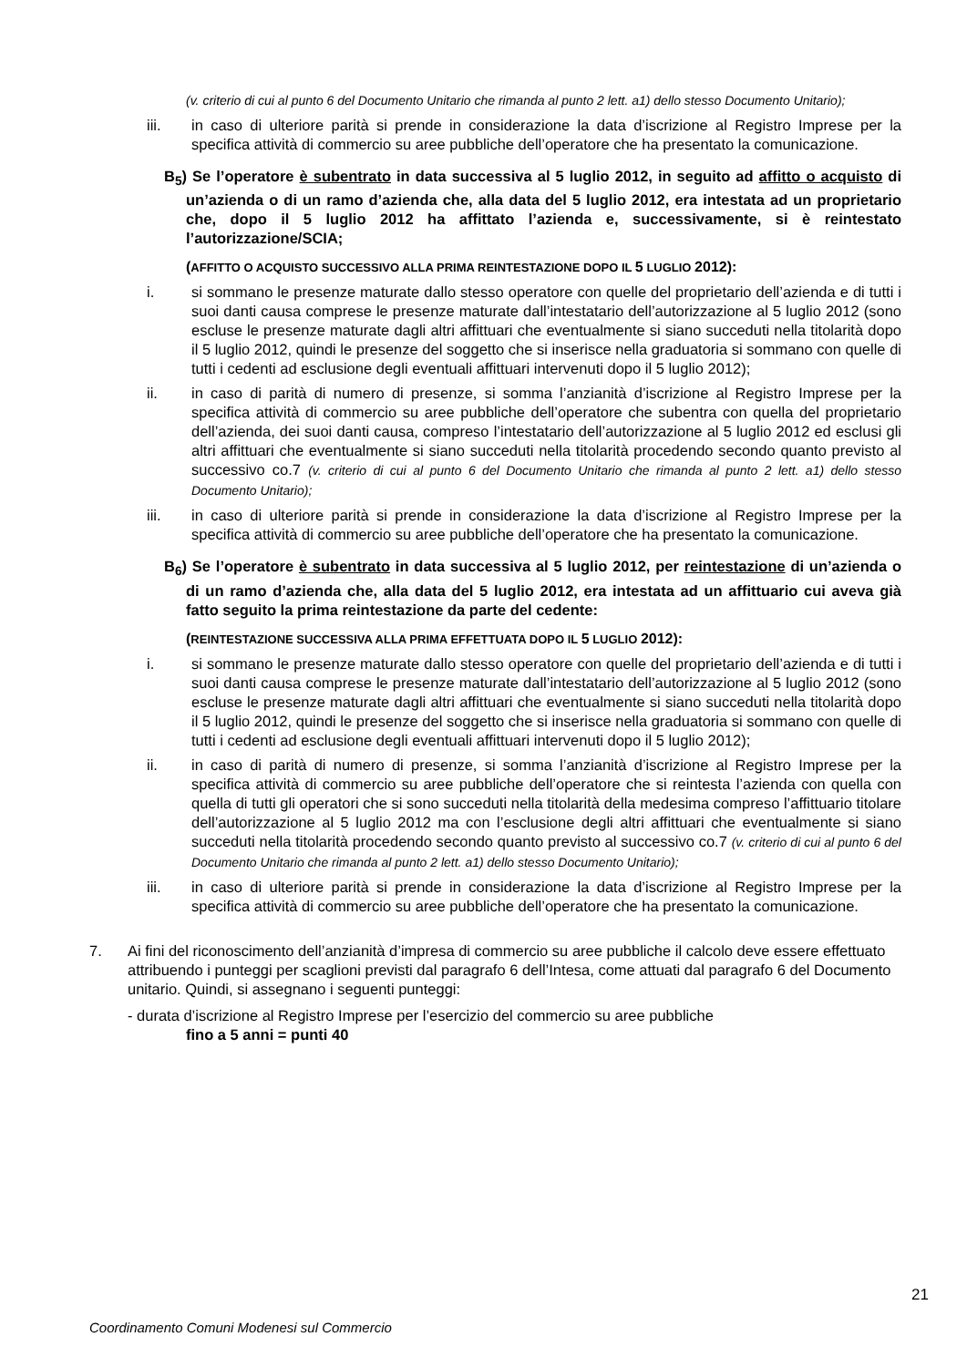(v. criterio di cui al punto 6 del Documento Unitario che rimanda al punto 2 lett. a1) dello stesso Documento Unitario);
iii. in caso di ulteriore parità si prende in considerazione la data d’iscrizione al Registro Imprese per la specifica attività di commercio su aree pubbliche dell’operatore che ha presentato la comunicazione.
B<sub>5</sub>) Se l’operatore è subentrato in data successiva al 5 luglio 2012, in seguito ad affitto o acquisto di un’azienda o di un ramo d’azienda che, alla data del 5 luglio 2012, era intestata ad un proprietario che, dopo il 5 luglio 2012 ha affittato l’azienda e, successivamente, si è reintestato l’autorizzazione/SCIA;
(AFFITTO O ACQUISTO SUCCESSIVO ALLA PRIMA REINTESTAZIONE DOPO IL 5 LUGLIO 2012):
i. si sommano le presenze maturate dallo stesso operatore con quelle del proprietario dell’azienda e di tutti i suoi danti causa comprese le presenze maturate dall’intestatario dell’autorizzazione al 5 luglio 2012 (sono escluse le presenze maturate dagli altri affittuari che eventualmente si siano succeduti nella titolarità dopo il 5 luglio 2012, quindi le presenze del soggetto che si inserisce nella graduatoria si sommano con quelle di tutti i cedenti ad esclusione degli eventuali affittuari intervenuti dopo il 5 luglio 2012);
ii. in caso di parità di numero di presenze, si somma l’anzianità d’iscrizione al Registro Imprese per la specifica attività di commercio su aree pubbliche dell’operatore che subentra con quella del proprietario dell’azienda, dei suoi danti causa, compreso l’intestatario dell’autorizzazione al 5 luglio 2012 ed esclusi gli altri affittuari che eventualmente si siano succeduti nella titolarità procedendo secondo quanto previsto al successivo co.7 (v. criterio di cui al punto 6 del Documento Unitario che rimanda al punto 2 lett. a1) dello stesso Documento Unitario);
iii. in caso di ulteriore parità si prende in considerazione la data d’iscrizione al Registro Imprese per la specifica attività di commercio su aree pubbliche dell’operatore che ha presentato la comunicazione.
B<sub>6</sub>) Se l’operatore è subentrato in data successiva al 5 luglio 2012, per reintestazione di un’azienda o di un ramo d’azienda che, alla data del 5 luglio 2012, era intestata ad un affittuario cui aveva già fatto seguito la prima reintestazione da parte del cedente:
(REINTESTAZIONE SUCCESSIVA ALLA PRIMA EFFETTUATA DOPO IL 5 LUGLIO 2012):
i. si sommano le presenze maturate dallo stesso operatore con quelle del proprietario dell’azienda e di tutti i suoi danti causa comprese le presenze maturate dall’intestatario dell’autorizzazione al 5 luglio 2012 (sono escluse le presenze maturate dagli altri affittuari che eventualmente si siano succeduti nella titolarità dopo il 5 luglio 2012, quindi le presenze del soggetto che si inserisce nella graduatoria si sommano con quelle di tutti i cedenti ad esclusione degli eventuali affittuari intervenuti dopo il 5 luglio 2012);
ii. in caso di parità di numero di presenze, si somma l’anzianità d’iscrizione al Registro Imprese per la specifica attività di commercio su aree pubbliche dell’operatore che si reintesta l’azienda con quella con quella di tutti gli operatori che si sono succeduti nella titolarità della medesima compreso l’affittuario titolare dell’autorizzazione al 5 luglio 2012 ma con l’esclusione degli altri affittuari che eventualmente si siano succeduti nella titolarità procedendo secondo quanto previsto al successivo co.7 (v. criterio di cui al punto 6 del Documento Unitario che rimanda al punto 2 lett. a1) dello stesso Documento Unitario);
iii. in caso di ulteriore parità si prende in considerazione la data d’iscrizione al Registro Imprese per la specifica attività di commercio su aree pubbliche dell’operatore che ha presentato la comunicazione.
7. Ai fini del riconoscimento dell’anzianità d’impresa di commercio su aree pubbliche il calcolo deve essere effettuato attribuendo i punteggi per scaglioni previsti dal paragrafo 6 dell’Intesa, come attuati dal paragrafo 6 del Documento unitario. Quindi, si assegnano i seguenti punteggi:
- durata d’iscrizione al Registro Imprese per l’esercizio del commercio su aree pubbliche
fino a 5 anni = punti 40
21
Coordinamento Comuni Modenesi sul Commercio